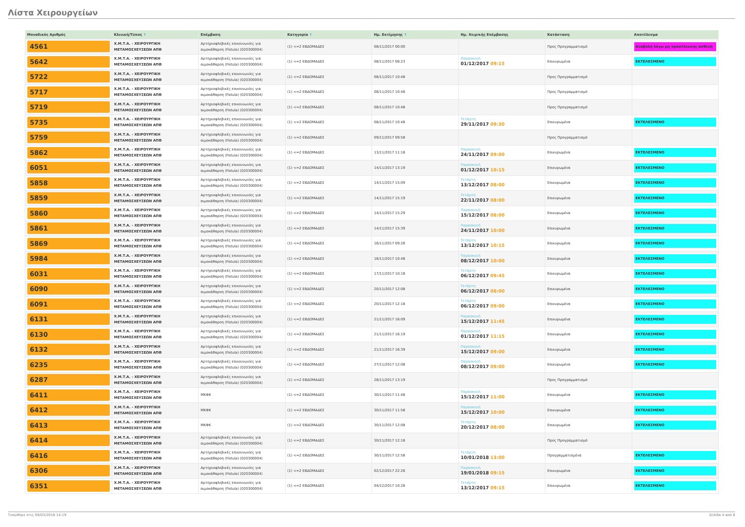Λίστα Χειρουργείων
| Μοναδικός Αριθμός | Κλινική/Τύπος ↑ | Επέμβαση | Κατηγορία ↑ | Ημ. Εκτίμησης ↑ | Ημ. Χειρ/κής Επέμβασης | Κατάσταση | Αποτέλεσμα |
| --- | --- | --- | --- | --- | --- | --- | --- |
| 4561 | Χ.Μ.Τ.Α. - ΧΕΙΡΟΥΡΓΙΚΗ ΜΕΤΑΜΟΣΧΕΥΣΕΩΝ ΑΠΘ | Αρτηριοφλεβικές επικοινωνίες για αιμοκάθαρση (Fistula) (020300004) | (1) <=2 ΕΒΔΟΜΑΔΕΣ | 08/11/2017 00:00 | | Προς Προγραμματισμό | Αναβολή λόγω μη προσέλευσης ασθενή |
| 5642 | Χ.Μ.Τ.Α. - ΧΕΙΡΟΥΡΓΙΚΗ ΜΕΤΑΜΟΣΧΕΥΣΕΩΝ ΑΠΘ | Αρτηριοφλεβικές επικοινωνίες για αιμοκάθαρση (Fistula) (020300004) | (1) <=2 ΕΒΔΟΜΑΔΕΣ | 08/11/2017 08:23 | Παρασκευή 01/12/2017 09:15 | Επικυρωμένα | ΕΚΤΕΛΕΣΜΕΝΟ |
| 5722 | Χ.Μ.Τ.Α. - ΧΕΙΡΟΥΡΓΙΚΗ ΜΕΤΑΜΟΣΧΕΥΣΕΩΝ ΑΠΘ | Αρτηριοφλεβικές επικοινωνίες για αιμοκάθαρση (Fistula) (020300004) | (1) <=2 ΕΒΔΟΜΑΔΕΣ | 08/11/2017 10:48 | | Προς Προγραμματισμό | |
| 5717 | Χ.Μ.Τ.Α. - ΧΕΙΡΟΥΡΓΙΚΗ ΜΕΤΑΜΟΣΧΕΥΣΕΩΝ ΑΠΘ | Αρτηριοφλεβικές επικοινωνίες για αιμοκάθαρση (Fistula) (020300004) | (1) <=2 ΕΒΔΟΜΑΔΕΣ | 08/11/2017 10:48 | | Προς Προγραμματισμό | |
| 5719 | Χ.Μ.Τ.Α. - ΧΕΙΡΟΥΡΓΙΚΗ ΜΕΤΑΜΟΣΧΕΥΣΕΩΝ ΑΠΘ | Αρτηριοφλεβικές επικοινωνίες για αιμοκάθαρση (Fistula) (020300004) | (1) <=2 ΕΒΔΟΜΑΔΕΣ | 08/11/2017 10:48 | | Προς Προγραμματισμό | |
| 5735 | Χ.Μ.Τ.Α. - ΧΕΙΡΟΥΡΓΙΚΗ ΜΕΤΑΜΟΣΧΕΥΣΕΩΝ ΑΠΘ | Αρτηριοφλεβικές επικοινωνίες για αιμοκάθαρση (Fistula) (020300004) | (1) <=2 ΕΒΔΟΜΑΔΕΣ | 08/11/2017 10:48 | Τετάρτη 29/11/2017 09:30 | Επικυρωμένα | ΕΚΤΕΛΕΣΜΕΝΟ |
| 5759 | Χ.Μ.Τ.Α. - ΧΕΙΡΟΥΡΓΙΚΗ ΜΕΤΑΜΟΣΧΕΥΣΕΩΝ ΑΠΘ | Αρτηριοφλεβικές επικοινωνίες για αιμοκάθαρση (Fistula) (020300004) | (1) <=2 ΕΒΔΟΜΑΔΕΣ | 09/11/2017 09:58 | | Προς Προγραμματισμό | |
| 5862 | Χ.Μ.Τ.Α. - ΧΕΙΡΟΥΡΓΙΚΗ ΜΕΤΑΜΟΣΧΕΥΣΕΩΝ ΑΠΘ | Αρτηριοφλεβικές επικοινωνίες για αιμοκάθαρση (Fistula) (020300004) | (1) <=2 ΕΒΔΟΜΑΔΕΣ | 13/11/2017 11:18 | Παρασκευή 24/11/2017 09:00 | Επικυρωμένα | ΕΚΤΕΛΕΣΜΕΝΟ |
| 6051 | Χ.Μ.Τ.Α. - ΧΕΙΡΟΥΡΓΙΚΗ ΜΕΤΑΜΟΣΧΕΥΣΕΩΝ ΑΠΘ | Αρτηριοφλεβικές επικοινωνίες για αιμοκάθαρση (Fistula) (020300004) | (1) <=2 ΕΒΔΟΜΑΔΕΣ | 14/11/2017 13:19 | Παρασκευή 01/12/2017 10:15 | Επικυρωμένα | ΕΚΤΕΛΕΣΜΕΝΟ |
| 5858 | Χ.Μ.Τ.Α. - ΧΕΙΡΟΥΡΓΙΚΗ ΜΕΤΑΜΟΣΧΕΥΣΕΩΝ ΑΠΘ | Αρτηριοφλεβικές επικοινωνίες για αιμοκάθαρση (Fistula) (020300004) | (1) <=2 ΕΒΔΟΜΑΔΕΣ | 14/11/2017 15:09 | Τετάρτη 13/12/2017 08:00 | Επικυρωμένα | ΕΚΤΕΛΕΣΜΕΝΟ |
| 5859 | Χ.Μ.Τ.Α. - ΧΕΙΡΟΥΡΓΙΚΗ ΜΕΤΑΜΟΣΧΕΥΣΕΩΝ ΑΠΘ | Αρτηριοφλεβικές επικοινωνίες για αιμοκάθαρση (Fistula) (020300004) | (1) <=2 ΕΒΔΟΜΑΔΕΣ | 14/11/2017 15:19 | Τετάρτη 22/11/2017 08:00 | Επικυρωμένα | ΕΚΤΕΛΕΣΜΕΝΟ |
| 5860 | Χ.Μ.Τ.Α. - ΧΕΙΡΟΥΡΓΙΚΗ ΜΕΤΑΜΟΣΧΕΥΣΕΩΝ ΑΠΘ | Αρτηριοφλεβικές επικοινωνίες για αιμοκάθαρση (Fistula) (020300004) | (1) <=2 ΕΒΔΟΜΑΔΕΣ | 14/11/2017 15:29 | Παρασκευή 15/12/2017 08:00 | Επικυρωμένα | ΕΚΤΕΛΕΣΜΕΝΟ |
| 5861 | Χ.Μ.Τ.Α. - ΧΕΙΡΟΥΡΓΙΚΗ ΜΕΤΑΜΟΣΧΕΥΣΕΩΝ ΑΠΘ | Αρτηριοφλεβικές επικοινωνίες για αιμοκάθαρση (Fistula) (020300004) | (1) <=2 ΕΒΔΟΜΑΔΕΣ | 14/11/2017 15:39 | Παρασκευή 24/11/2017 10:00 | Επικυρωμένα | ΕΚΤΕΛΕΣΜΕΝΟ |
| 5869 | Χ.Μ.Τ.Α. - ΧΕΙΡΟΥΡΓΙΚΗ ΜΕΤΑΜΟΣΧΕΥΣΕΩΝ ΑΠΘ | Αρτηριοφλεβικές επικοινωνίες για αιμοκάθαρση (Fistula) (020300004) | (1) <=2 ΕΒΔΟΜΑΔΕΣ | 16/11/2017 09:28 | Τετάρτη 13/12/2017 10:15 | Επικυρωμένα | ΕΚΤΕΛΕΣΜΕΝΟ |
| 5984 | Χ.Μ.Τ.Α. - ΧΕΙΡΟΥΡΓΙΚΗ ΜΕΤΑΜΟΣΧΕΥΣΕΩΝ ΑΠΘ | Αρτηριοφλεβικές επικοινωνίες για αιμοκάθαρση (Fistula) (020300004) | (1) <=2 ΕΒΔΟΜΑΔΕΣ | 16/11/2017 10:48 | Παρασκευή 08/12/2017 10:00 | Επικυρωμένα | ΕΚΤΕΛΕΣΜΕΝΟ |
| 6031 | Χ.Μ.Τ.Α. - ΧΕΙΡΟΥΡΓΙΚΗ ΜΕΤΑΜΟΣΧΕΥΣΕΩΝ ΑΠΘ | Αρτηριοφλεβικές επικοινωνίες για αιμοκάθαρση (Fistula) (020300004) | (1) <=2 ΕΒΔΟΜΑΔΕΣ | 17/11/2017 10:18 | Τετάρτη 06/12/2017 09:45 | Επικυρωμένα | ΕΚΤΕΛΕΣΜΕΝΟ |
| 6090 | Χ.Μ.Τ.Α. - ΧΕΙΡΟΥΡΓΙΚΗ ΜΕΤΑΜΟΣΧΕΥΣΕΩΝ ΑΠΘ | Αρτηριοφλεβικές επικοινωνίες για αιμοκάθαρση (Fistula) (020300004) | (1) <=2 ΕΒΔΟΜΑΔΕΣ | 20/11/2017 12:08 | Τετάρτη 06/12/2017 08:00 | Επικυρωμένα | ΕΚΤΕΛΕΣΜΕΝΟ |
| 6091 | Χ.Μ.Τ.Α. - ΧΕΙΡΟΥΡΓΙΚΗ ΜΕΤΑΜΟΣΧΕΥΣΕΩΝ ΑΠΘ | Αρτηριοφλεβικές επικοινωνίες για αιμοκάθαρση (Fistula) (020300004) | (1) <=2 ΕΒΔΟΜΑΔΕΣ | 20/11/2017 12:18 | Τετάρτη 06/12/2017 09:00 | Επικυρωμένα | ΕΚΤΕΛΕΣΜΕΝΟ |
| 6131 | Χ.Μ.Τ.Α. - ΧΕΙΡΟΥΡΓΙΚΗ ΜΕΤΑΜΟΣΧΕΥΣΕΩΝ ΑΠΘ | Αρτηριοφλεβικές επικοινωνίες για αιμοκάθαρση (Fistula) (020300004) | (1) <=2 ΕΒΔΟΜΑΔΕΣ | 21/11/2017 16:09 | Παρασκευή 15/12/2017 11:45 | Επικυρωμένα | ΕΚΤΕΛΕΣΜΕΝΟ |
| 6130 | Χ.Μ.Τ.Α. - ΧΕΙΡΟΥΡΓΙΚΗ ΜΕΤΑΜΟΣΧΕΥΣΕΩΝ ΑΠΘ | Αρτηριοφλεβικές επικοινωνίες για αιμοκάθαρση (Fistula) (020300004) | (1) <=2 ΕΒΔΟΜΑΔΕΣ | 21/11/2017 16:19 | Παρασκευή 01/12/2017 11:15 | Επικυρωμένα | ΕΚΤΕΛΕΣΜΕΝΟ |
| 6132 | Χ.Μ.Τ.Α. - ΧΕΙΡΟΥΡΓΙΚΗ ΜΕΤΑΜΟΣΧΕΥΣΕΩΝ ΑΠΘ | Αρτηριοφλεβικές επικοινωνίες για αιμοκάθαρση (Fistula) (020300004) | (1) <=2 ΕΒΔΟΜΑΔΕΣ | 21/11/2017 16:39 | Παρασκευή 15/12/2017 09:00 | Επικυρωμένα | ΕΚΤΕΛΕΣΜΕΝΟ |
| 6235 | Χ.Μ.Τ.Α. - ΧΕΙΡΟΥΡΓΙΚΗ ΜΕΤΑΜΟΣΧΕΥΣΕΩΝ ΑΠΘ | Αρτηριοφλεβικές επικοινωνίες για αιμοκάθαρση (Fistula) (020300004) | (1) <=2 ΕΒΔΟΜΑΔΕΣ | 27/11/2017 12:08 | Παρασκευή 08/12/2017 09:00 | Επικυρωμένα | ΕΚΤΕΛΕΣΜΕΝΟ |
| 6287 | Χ.Μ.Τ.Α. - ΧΕΙΡΟΥΡΓΙΚΗ ΜΕΤΑΜΟΣΧΕΥΣΕΩΝ ΑΠΘ | Αρτηριοφλεβικές επικοινωνίες για αιμοκάθαρση (Fistula) (020300004) | (1) <=2 ΕΒΔΟΜΑΔΕΣ | 28/11/2017 13:19 | | Προς Προγραμματισμό | |
| 6411 | Χ.Μ.Τ.Α. - ΧΕΙΡΟΥΡΓΙΚΗ ΜΕΤΑΜΟΣΧΕΥΣΕΩΝ ΑΠΘ | ΜΚΦΚ | (1) <=2 ΕΒΔΟΜΑΔΕΣ | 30/11/2017 11:48 | Παρασκευή 15/12/2017 11:00 | Επικυρωμένα | ΕΚΤΕΛΕΣΜΕΝΟ |
| 6412 | Χ.Μ.Τ.Α. - ΧΕΙΡΟΥΡΓΙΚΗ ΜΕΤΑΜΟΣΧΕΥΣΕΩΝ ΑΠΘ | ΜΚΦΚ | (1) <=2 ΕΒΔΟΜΑΔΕΣ | 30/11/2017 11:58 | Παρασκευή 15/12/2017 10:00 | Επικυρωμένα | ΕΚΤΕΛΕΣΜΕΝΟ |
| 6413 | Χ.Μ.Τ.Α. - ΧΕΙΡΟΥΡΓΙΚΗ ΜΕΤΑΜΟΣΧΕΥΣΕΩΝ ΑΠΘ | ΜΚΦΚ | (1) <=2 ΕΒΔΟΜΑΔΕΣ | 30/11/2017 12:08 | Τετάρτη 20/12/2017 08:00 | Επικυρωμένα | ΕΚΤΕΛΕΣΜΕΝΟ |
| 6414 | Χ.Μ.Τ.Α. - ΧΕΙΡΟΥΡΓΙΚΗ ΜΕΤΑΜΟΣΧΕΥΣΕΩΝ ΑΠΘ | Αρτηριοφλεβικές επικοινωνίες για αιμοκάθαρση (Fistula) (020300004) | (1) <=2 ΕΒΔΟΜΑΔΕΣ | 30/11/2017 12:18 | | Προς Προγραμματισμό | |
| 6416 | Χ.Μ.Τ.Α. - ΧΕΙΡΟΥΡΓΙΚΗ ΜΕΤΑΜΟΣΧΕΥΣΕΩΝ ΑΠΘ | Αρτηριοφλεβικές επικοινωνίες για αιμοκάθαρση (Fistula) (020300004) | (1) <=2 ΕΒΔΟΜΑΔΕΣ | 30/11/2017 12:58 | Τετάρτη 10/01/2018 13:00 | Προγραμματισμένα | ΕΚΤΕΛΕΣΜΕΝΟ |
| 6306 | Χ.Μ.Τ.Α. - ΧΕΙΡΟΥΡΓΙΚΗ ΜΕΤΑΜΟΣΧΕΥΣΕΩΝ ΑΠΘ | Αρτηριοφλεβικές επικοινωνίες για αιμοκάθαρση (Fistula) (020300004) | (1) <=2 ΕΒΔΟΜΑΔΕΣ | 02/12/2017 22:26 | Παρασκευή 19/01/2018 09:15 | Επικυρωμένα | ΕΚΤΕΛΕΣΜΕΝΟ |
| 6351 | Χ.Μ.Τ.Α. - ΧΕΙΡΟΥΡΓΙΚΗ ΜΕΤΑΜΟΣΧΕΥΣΕΩΝ ΑΠΘ | Αρτηριοφλεβικές επικοινωνίες για αιμοκάθαρση (Fistula) (020300004) | (1) <=2 ΕΒΔΟΜΑΔΕΣ | 04/12/2017 10:28 | Τετάρτη 13/12/2017 09:15 | Επικυρωμένα | ΕΚΤΕΛΕΣΜΕΝΟ |
Τυπώθηκε στις 09/03/2018 14:19 Σελίδα 4 από 8